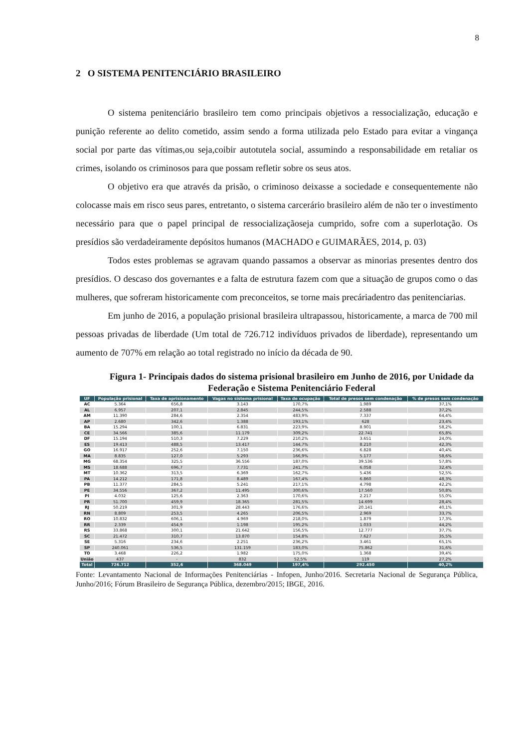8
2 O SISTEMA PENITENCIÁRIO BRASILEIRO
O sistema penitenciário brasileiro tem como principais objetivos a ressocialização, educação e punição referente ao delito cometido, assim sendo a forma utilizada pelo Estado para evitar a vingança social por parte das vítimas,ou seja,coibir autotutela social, assumindo a responsabilidade em retaliar os crimes, isolando os criminosos para que possam refletir sobre os seus atos.
O objetivo era que através da prisão, o criminoso deixasse a sociedade e consequentemente não colocasse mais em risco seus pares, entretanto, o sistema carcerário brasileiro além de não ter o investimento necessário para que o papel principal de ressocializaçãoseja cumprido, sofre com a superlotação. Os presídios são verdadeiramente depósitos humanos (MACHADO e GUIMARÃES, 2014, p. 03)
Todos estes problemas se agravam quando passamos a observar as minorias presentes dentro dos presídios. O descaso dos governantes e a falta de estrutura fazem com que a situação de grupos como o das mulheres, que sofreram historicamente com preconceitos, se torne mais precáriadentro das penitenciarias.
Em junho de 2016, a população prisional brasileira ultrapassou, historicamente, a marca de 700 mil pessoas privadas de liberdade (Um total de 726.712 indivíduos privados de liberdade), representando um aumento de 707% em relação ao total registrado no início da década de 90.
Figura 1- Principais dados do sistema prisional brasileiro em Junho de 2016, por Unidade da Federação e Sistema Penitenciário Federal
| UF | População prisional | Taxa de aprisionamento | Vagas no sistema prisional | Taxa de ocupação | Total de presos sem condenação | % de presos sem condenação |
| --- | --- | --- | --- | --- | --- | --- |
| AC | 5.364 | 656,8 | 3.143 | 170,7% | 1.989 | 37,1% |
| AL | 6.957 | 207,1 | 2.845 | 244,5% | 2.588 | 37,2% |
| AM | 11.390 | 284,6 | 2.354 | 483,9% | 7.337 | 64,4% |
| AP | 2.680 | 342,6 | 1.388 | 193,1% | 628 | 23,4% |
| BA | 15.294 | 100,1 | 6.831 | 223,9% | 8.901 | 58,2% |
| CE | 34.566 | 385,6 | 11.179 | 309,2% | 22.741 | 65,8% |
| DF | 15.194 | 510,3 | 7.229 | 210,2% | 3.651 | 24,0% |
| ES | 19.413 | 488,5 | 13.417 | 144,7% | 8.210 | 42,3% |
| GO | 16.917 | 252,6 | 7.150 | 236,6% | 6.828 | 40,4% |
| MA | 8.835 | 127,0 | 5.293 | 166,9% | 5.177 | 58,6% |
| MG | 68.354 | 325,5 | 36.556 | 187,0% | 39.536 | 57,8% |
| MS | 18.688 | 696,7 | 7.731 | 241,7% | 6.058 | 32,4% |
| MT | 10.362 | 313,5 | 6.369 | 162,7% | 5.436 | 52,5% |
| PA | 14.212 | 171,8 | 8.489 | 167,4% | 6.860 | 48,3% |
| PB | 11.377 | 284,5 | 5.241 | 217,1% | 4.798 | 42,2% |
| PE | 34.556 | 367,2 | 11.495 | 300,6% | 17.560 | 50,8% |
| PI | 4.032 | 125,6 | 2.363 | 170,6% | 2.217 | 55,0% |
| PR | 51.700 | 459,9 | 18.365 | 281,5% | 14.699 | 28,4% |
| RJ | 50.219 | 301,9 | 28.443 | 176,6% | 20.141 | 40,1% |
| RN | 8.809 | 253,5 | 4.265 | 206,5% | 2.969 | 33,7% |
| RO | 10.832 | 606,1 | 4.969 | 218,0% | 1.879 | 17,3% |
| RR | 2.339 | 454,9 | 1.198 | 195,2% | 1.033 | 44,2% |
| RS | 33.868 | 300,1 | 21.642 | 156,5% | 12.777 | 37,7% |
| SC | 21.472 | 310,7 | 13.870 | 154,8% | 7.627 | 35,5% |
| SE | 5.316 | 234,6 | 2.251 | 236,2% | 3.461 | 65,1% |
| SP | 240.061 | 536,5 | 131.159 | 183,0% | 75.862 | 31,6% |
| TO | 3.468 | 226,2 | 1.982 | 175,0% | 1.368 | 39,4% |
| União | 437 | - | 832 | 52,5% | 119 | 27,2% |
| Total | 726.712 | 352,6 | 368.049 | 197,4% | 292.450 | 40,2% |
Fonte: Levantamento Nacional de Informações Penitenciárias - Infopen, Junho/2016. Secretaria Nacional de Segurança Pública, Junho/2016; Fórum Brasileiro de Segurança Pública, dezembro/2015; IBGE, 2016.